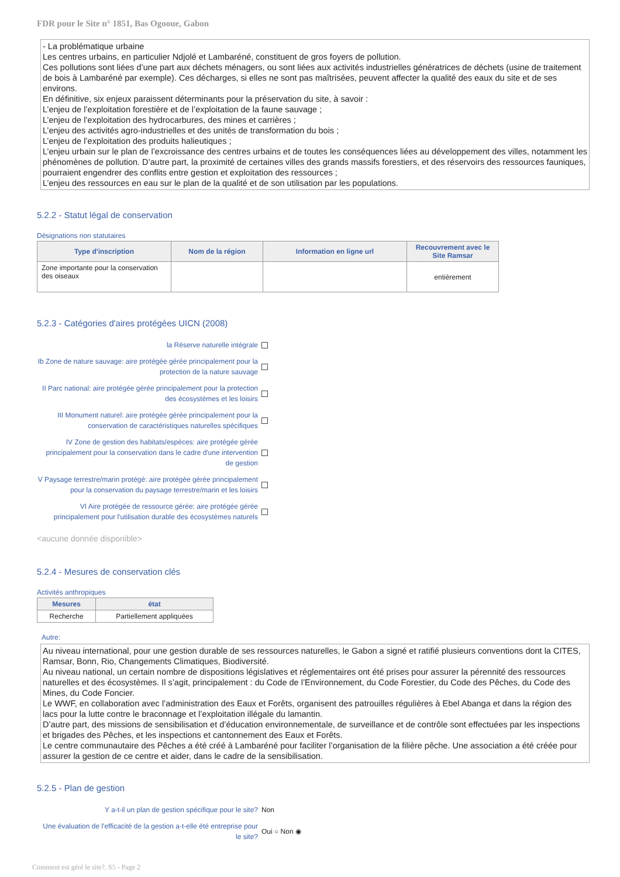FDR pour le Site n° 1851, Bas Ogooue, Gabon
- La problématique urbaine
Les centres urbains, en particulier Ndjolé et Lambaréné, constituent de gros foyers de pollution.
Ces pollutions sont liées d’une part aux déchets ménagers, ou sont liées aux activités industrielles génératrices de déchets (usine de traitement de bois à Lambaréné par exemple). Ces décharges, si elles ne sont pas maîtrisées, peuvent affecter la qualité des eaux du site et de ses environs.
En définitive, six enjeux paraissent déterminants pour la préservation du site, à savoir :
L’enjeu de l’exploitation forestière et de l’exploitation de la faune sauvage ;
L’enjeu de l’exploitation des hydrocarbures, des mines et carrières ;
L’enjeu des activités agro-industrielles et des unités de transformation du bois ;
L’enjeu de l’exploitation des produits halieutiques ;
L’enjeu urbain sur le plan de l’excroissance des centres urbains et de toutes les conséquences liées au développement des villes, notamment les phénomènes de pollution. D’autre part, la proximité de certaines villes des grands massifs forestiers, et des réservoirs des ressources fauniques, pourraient engendrer des conflits entre gestion et exploitation des ressources ;
L’enjeu des ressources en eau sur le plan de la qualité et de son utilisation par les populations.
5.2.2 - Statut légal de conservation
Désignations non statutaires
| Type d'inscription | Nom de la région | Information en ligne url | Recouvrement avec le Site Ramsar |
| --- | --- | --- | --- |
| Zone importante pour la conservation des oiseaux | | | entièrement |
5.2.3 - Catégories d'aires protégées UICN (2008)
la Réserve naturelle intégrale
Ib Zone de nature sauvage: aire protégée gérée principalement pour la protection de la nature sauvage
II Parc national: aire protégée gérée principalement pour la protection des écosystèmes et les loisirs
III Monument naturel: aire protégée gérée principalement pour la conservation de caractéristiques naturelles spécifiques
IV Zone de gestion des habitats/espèces: aire protégée gérée principalement pour la conservation dans le cadre d'une intervention de gestion
V Paysage terrestre/marin protégé: aire protégée gérée principalement pour la conservation du paysage terrestre/marin et les loisirs
VI Aire protégée de ressource gérée: aire protégée gérée principalement pour l'utilisation durable des écosystèmes naturels
<aucune donnée disponible>
5.2.4 - Mesures de conservation clés
Activités anthropiques
| Mesures | état |
| --- | --- |
| Recherche | Partiellement appliquées |
Autre:
Au niveau international, pour une gestion durable de ses ressources naturelles, le Gabon a signé et ratifié plusieurs conventions dont la CITES, Ramsar, Bonn, Rio, Changements Climatiques, Biodiversité.
Au niveau national, un certain nombre de dispositions législatives et réglementaires ont été prises pour assurer la pérennité des ressources naturelles et des écosystèmes. Il s’agit, principalement : du Code de l’Environnement, du Code Forestier, du Code des Pêches, du Code des Mines, du Code Foncier.
Le WWF, en collaboration avec l’administration des Eaux et Forêts, organisent des patrouilles régulières à Ebel Abanga et dans la région des lacs pour la lutte contre le braconnage et l’exploitation illégale du lamantin.
D’autre part, des missions de sensibilisation et d’éducation environnementale, de surveillance et de contrôle sont effectuées par les inspections et brigades des Pêches, et les inspections et cantonnement des Eaux et Forêts.
Le centre communautaire des Pêches a été créé à Lambaréné pour faciliter l’organisation de la filière pêche. Une association a été créée pour assurer la gestion de ce centre et aider, dans le cadre de la sensibilisation.
5.2.5 - Plan de gestion
Y a-t-il un plan de gestion spécifique pour le site?
Non
Une évaluation de l'efficacité de la gestion a-t-elle été entreprise pour le site?
Oui ○ Non ◉
Comment est géré le site?, S5 - Page 2